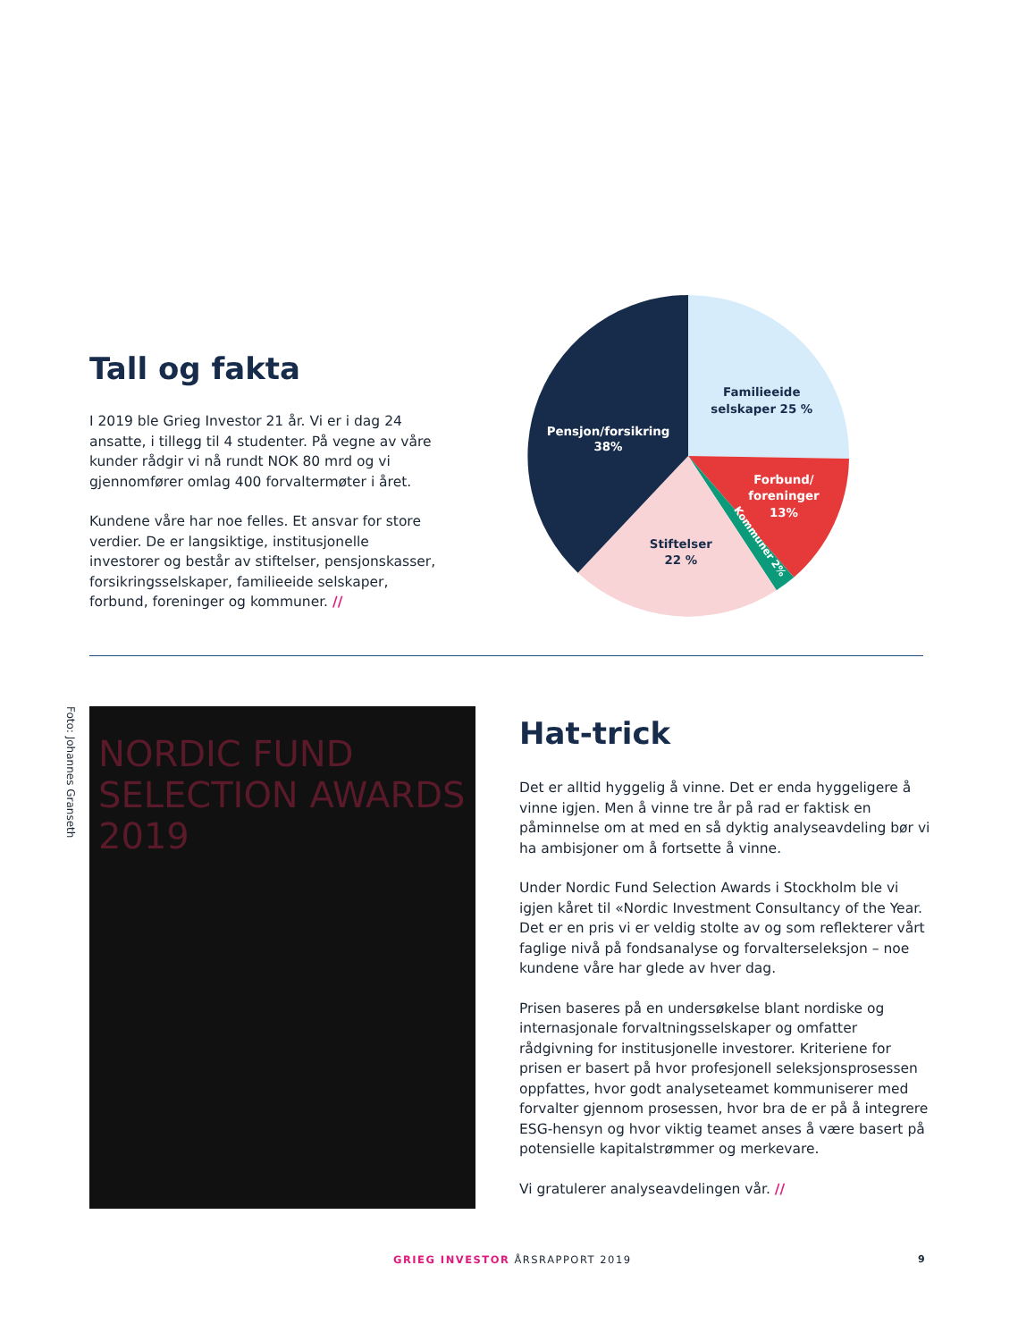Tall og fakta
I 2019 ble Grieg Investor 21 år. Vi er i dag 24 ansatte, i tillegg til 4 studenter. På vegne av våre kunder rådgir vi nå rundt NOK 80 mrd og vi gjennomfører omlag 400 forvaltermøter i året.
Kundene våre har noe felles. Et ansvar for store verdier. De er langsiktige, institusjonelle investorer og består av stiftelser, pensjonskasser, forsikringsselskaper, familieeide selskaper, forbund, foreninger og kommuner. //
Familieeide
selskaper 25 %
Pensjon/forsikring
38%
Forbund/
foreninger
13%
Stiftelser
22 %
Kommuner 2%
Foto: Johannes Granseth
NORDIC FUND SELECTION AWARDS 2019
Hat-trick
Det er alltid hyggelig å vinne. Det er enda hyggeligere å vinne igjen. Men å vinne tre år på rad er faktisk en påminnelse om at med en så dyktig analyseavdeling bør vi ha ambisjoner om å fortsette å vinne.
Under Nordic Fund Selection Awards i Stockholm ble vi igjen kåret til «Nordic Investment Consultancy of the Year. Det er en pris vi er veldig stolte av og som reflekterer vårt faglige nivå på fondsanalyse og forvalterseleksjon – noe kundene våre har glede av hver dag.
Prisen baseres på en undersøkelse blant nordiske og internasjonale forvaltningsselskaper og omfatter rådgivning for institusjonelle investorer. Kriteriene for prisen er basert på hvor profesjonell seleksjonsprosessen oppfattes, hvor godt analyseteamet kommuniserer med forvalter gjennom prosessen, hvor bra de er på å integrere ESG-hensyn og hvor viktig teamet anses å være basert på potensielle kapitalstrømmer og merkevare.
Vi gratulerer analyseavdelingen vår. //
GRIEG INVESTOR ÅRSRAPPORT 2019 9